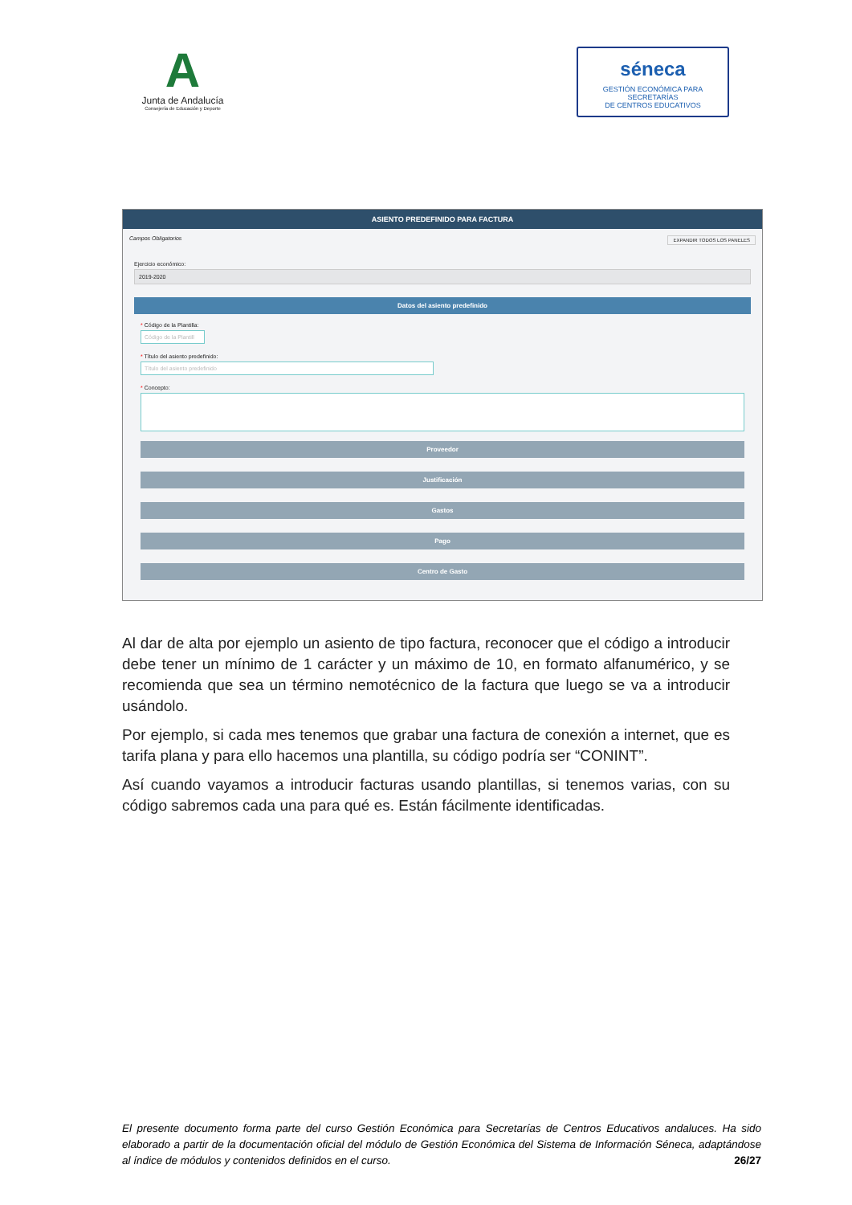A
Junta de Andalucía
Consejería de Educación y Deporte
séneca
GESTIÓN ECONÓMICA PARA SECRETARÍAS
DE CENTROS EDUCATIVOS
ASIENTO PREDEFINIDO PARA FACTURA
Campos Obligatorios EXPANDIR TODOS LOS PANELES
Ejercicio económico:
2019-2020
Datos del asiento predefinido
* Código de la Plantilla:
Código de la Plantill
* Título del asiento predefinido:
Título del asiento predefinido
* Concepto:
Proveedor
Justificación
Gastos
Pago
Centro de Gasto
Al dar de alta por ejemplo un asiento de tipo factura, reconocer que el código a introducir debe tener un mínimo de 1 carácter y un máximo de 10, en formato alfanumérico, y se recomienda que sea un término nemotécnico de la factura que luego se va a introducir usándolo.
Por ejemplo, si cada mes tenemos que grabar una factura de conexión a internet, que es tarifa plana y para ello hacemos una plantilla, su código podría ser “CONINT”.
Así cuando vayamos a introducir facturas usando plantillas, si tenemos varias, con su código sabremos cada una para qué es. Están fácilmente identificadas.
El presente documento forma parte del curso Gestión Económica para Secretarías de Centros Educativos andaluces. Ha sido elaborado a partir de la documentación oficial del módulo de Gestión Económica del Sistema de Información Séneca, adaptándose al índice de módulos y contenidos definidos en el curso. 26/27